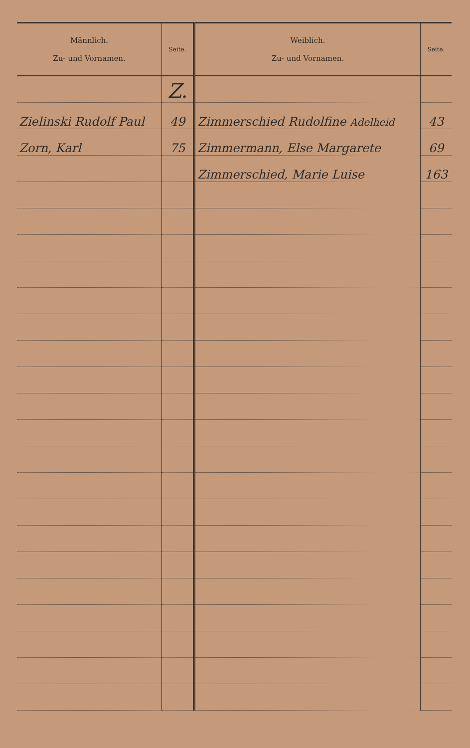| Männlich. Zu- und Vornamen. | Seite. | Weiblich. Zu- und Vornamen. | Seite. |
| --- | --- | --- | --- |
| | Z. | | |
| Zielinski Rudolf Paul | 49 | Zimmerschied Rudolfine Adelheid | 43 |
| Zorn, Karl | 75 | Zimmermann, Else Margarete | 69 |
| | | Zimmerschied, Marie Luise | 163 |